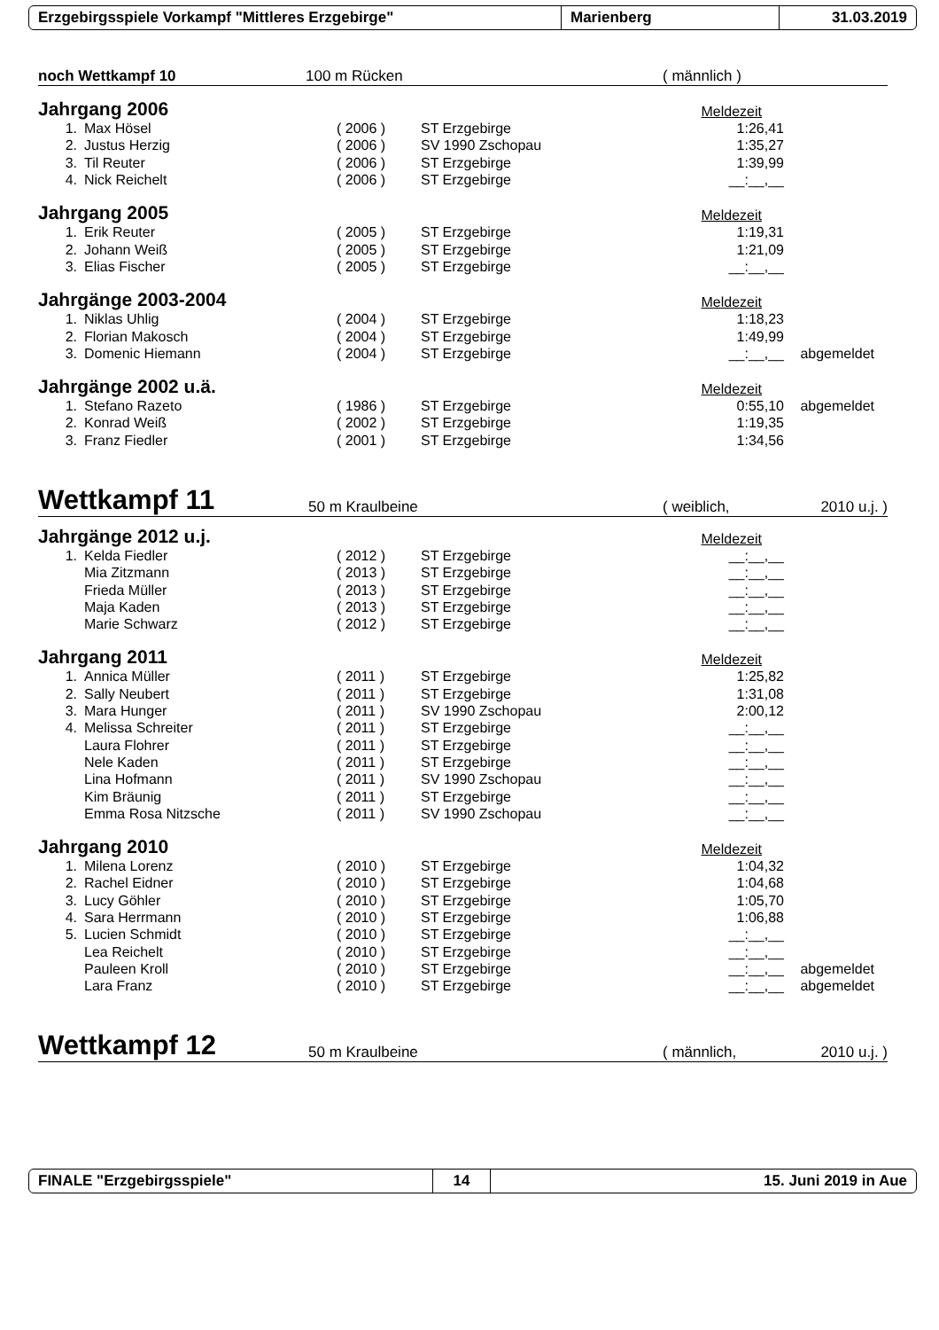Erzgebirgsspiele Vorkampf "Mittleres Erzgebirge" Marienberg 31.03.2019
noch Wettkampf 10 100 m Rücken ( männlich )
Jahrgang 2006
Meldezeit
| 1. | Max Hösel | ( 2006 ) | ST Erzgebirge | 1:26,41 | |
| 2. | Justus Herzig | ( 2006 ) | SV 1990 Zschopau | 1:35,27 | |
| 3. | Til Reuter | ( 2006 ) | ST Erzgebirge | 1:39,99 | |
| 4. | Nick Reichelt | ( 2006 ) | ST Erzgebirge | __:__,__ | |
Jahrgang 2005
Meldezeit
| 1. | Erik Reuter | ( 2005 ) | ST Erzgebirge | 1:19,31 | |
| 2. | Johann Weiß | ( 2005 ) | ST Erzgebirge | 1:21,09 | |
| 3. | Elias Fischer | ( 2005 ) | ST Erzgebirge | __:__,__ | |
Jahrgänge 2003-2004
Meldezeit
| 1. | Niklas Uhlig | ( 2004 ) | ST Erzgebirge | 1:18,23 | |
| 2. | Florian Makosch | ( 2004 ) | ST Erzgebirge | 1:49,99 | |
| 3. | Domenic Hiemann | ( 2004 ) | ST Erzgebirge | __:__,__ | abgemeldet |
Jahrgänge 2002 u.ä.
Meldezeit
| 1. | Stefano Razeto | ( 1986 ) | ST Erzgebirge | 0:55,10 | abgemeldet |
| 2. | Konrad Weiß | ( 2002 ) | ST Erzgebirge | 1:19,35 | |
| 3. | Franz Fiedler | ( 2001 ) | ST Erzgebirge | 1:34,56 | |
Wettkampf 11 50 m Kraulbeine ( weiblich, 2010 u.j. )
Jahrgänge 2012 u.j.
Meldezeit
| 1. | Kelda Fiedler | ( 2012 ) | ST Erzgebirge | __:__,__ | |
| | Mia Zitzmann | ( 2013 ) | ST Erzgebirge | __:__,__ | |
| | Frieda Müller | ( 2013 ) | ST Erzgebirge | __:__,__ | |
| | Maja Kaden | ( 2013 ) | ST Erzgebirge | __:__,__ | |
| | Marie Schwarz | ( 2012 ) | ST Erzgebirge | __:__,__ | |
Jahrgang 2011
Meldezeit
| 1. | Annica Müller | ( 2011 ) | ST Erzgebirge | 1:25,82 | |
| 2. | Sally Neubert | ( 2011 ) | ST Erzgebirge | 1:31,08 | |
| 3. | Mara Hunger | ( 2011 ) | SV 1990 Zschopau | 2:00,12 | |
| 4. | Melissa Schreiter | ( 2011 ) | ST Erzgebirge | __:__,__ | |
| | Laura Flohrer | ( 2011 ) | ST Erzgebirge | __:__,__ | |
| | Nele Kaden | ( 2011 ) | ST Erzgebirge | __:__,__ | |
| | Lina Hofmann | ( 2011 ) | SV 1990 Zschopau | __:__,__ | |
| | Kim Bräunig | ( 2011 ) | ST Erzgebirge | __:__,__ | |
| | Emma Rosa Nitzsche | ( 2011 ) | SV 1990 Zschopau | __:__,__ | |
Jahrgang 2010
Meldezeit
| 1. | Milena Lorenz | ( 2010 ) | ST Erzgebirge | 1:04,32 | |
| 2. | Rachel Eidner | ( 2010 ) | ST Erzgebirge | 1:04,68 | |
| 3. | Lucy Göhler | ( 2010 ) | ST Erzgebirge | 1:05,70 | |
| 4. | Sara Herrmann | ( 2010 ) | ST Erzgebirge | 1:06,88 | |
| 5. | Lucien Schmidt | ( 2010 ) | ST Erzgebirge | __:__,__ | |
| | Lea Reichelt | ( 2010 ) | ST Erzgebirge | __:__,__ | |
| | Pauleen Kroll | ( 2010 ) | ST Erzgebirge | __:__,__ | abgemeldet |
| | Lara Franz | ( 2010 ) | ST Erzgebirge | __:__,__ | abgemeldet |
Wettkampf 12 50 m Kraulbeine ( männlich, 2010 u.j. )
FINALE "Erzgebirgsspiele" 14 15. Juni 2019 in Aue